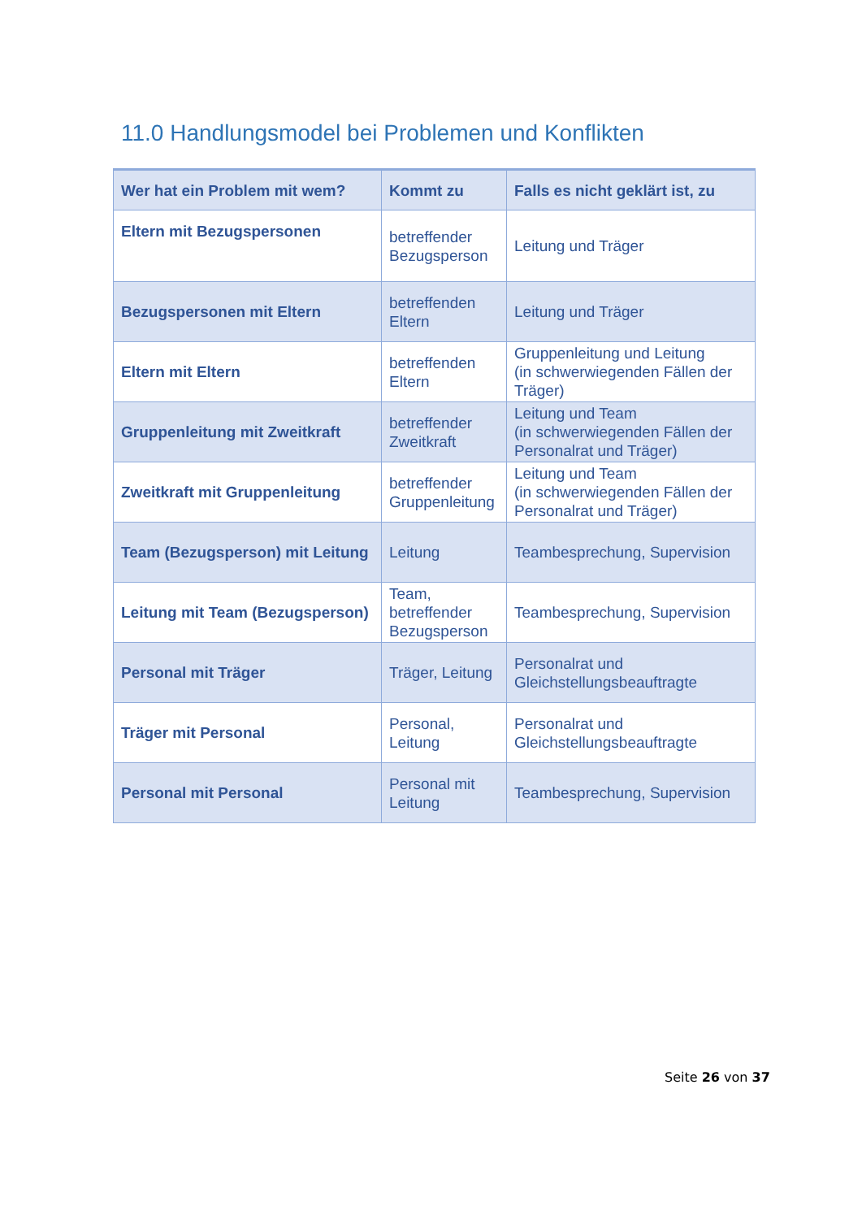11.0 Handlungsmodel bei Problemen und Konflikten
| Wer hat ein Problem mit wem? | Kommt zu | Falls es nicht geklärt ist, zu |
| --- | --- | --- |
| Eltern mit Bezugspersonen | betreffender Bezugsperson | Leitung und Träger |
| Bezugspersonen mit Eltern | betreffenden Eltern | Leitung und Träger |
| Eltern mit Eltern | betreffenden Eltern | Gruppenleitung und Leitung (in schwerwiegenden Fällen der Träger) |
| Gruppenleitung mit Zweitkraft | betreffender Zweitkraft | Leitung und Team (in schwerwiegenden Fällen der Personalrat und Träger) |
| Zweitkraft mit Gruppenleitung | betreffender Gruppenleitung | Leitung und Team (in schwerwiegenden Fällen der Personalrat und Träger) |
| Team (Bezugsperson) mit Leitung | Leitung | Teambesprechung, Supervision |
| Leitung mit Team (Bezugsperson) | Team, betreffender Bezugsperson | Teambesprechung, Supervision |
| Personal mit Träger | Träger, Leitung | Personalrat und Gleichstellungsbeauftragte |
| Träger mit Personal | Personal, Leitung | Personalrat und Gleichstellungsbeauftragte |
| Personal mit Personal | Personal mit Leitung | Teambesprechung, Supervision |
Seite 26 von 37